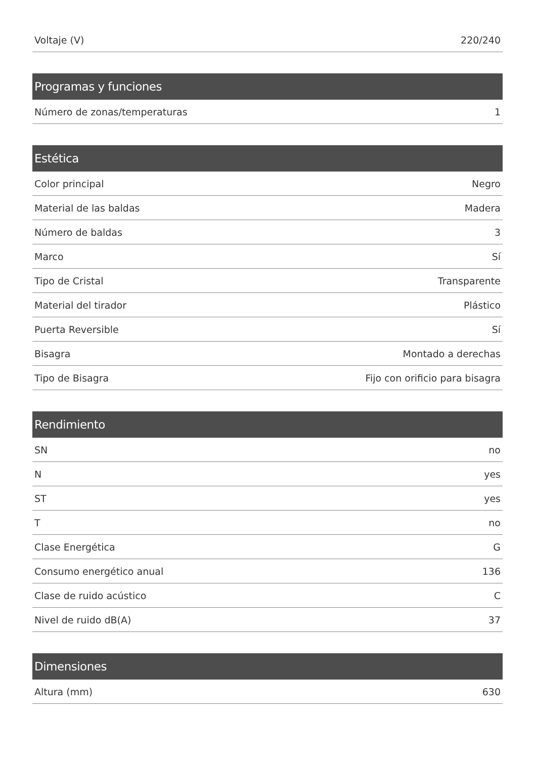| Voltaje (V) | 220/240 |
| Programas y funciones | |
| --- | --- |
| Número de zonas/temperaturas | 1 |
| Estética | |
| --- | --- |
| Color principal | Negro |
| Material de las baldas | Madera |
| Número de baldas | 3 |
| Marco | Sí |
| Tipo de Cristal | Transparente |
| Material del tirador | Plástico |
| Puerta Reversible | Sí |
| Bisagra | Montado a derechas |
| Tipo de Bisagra | Fijo con orificio para bisagra |
| Rendimiento | |
| --- | --- |
| SN | no |
| N | yes |
| ST | yes |
| T | no |
| Clase Energética | G |
| Consumo energético anual | 136 |
| Clase de ruido acústico | C |
| Nivel de ruido dB(A) | 37 |
| Dimensiones | |
| --- | --- |
| Altura (mm) | 630 |